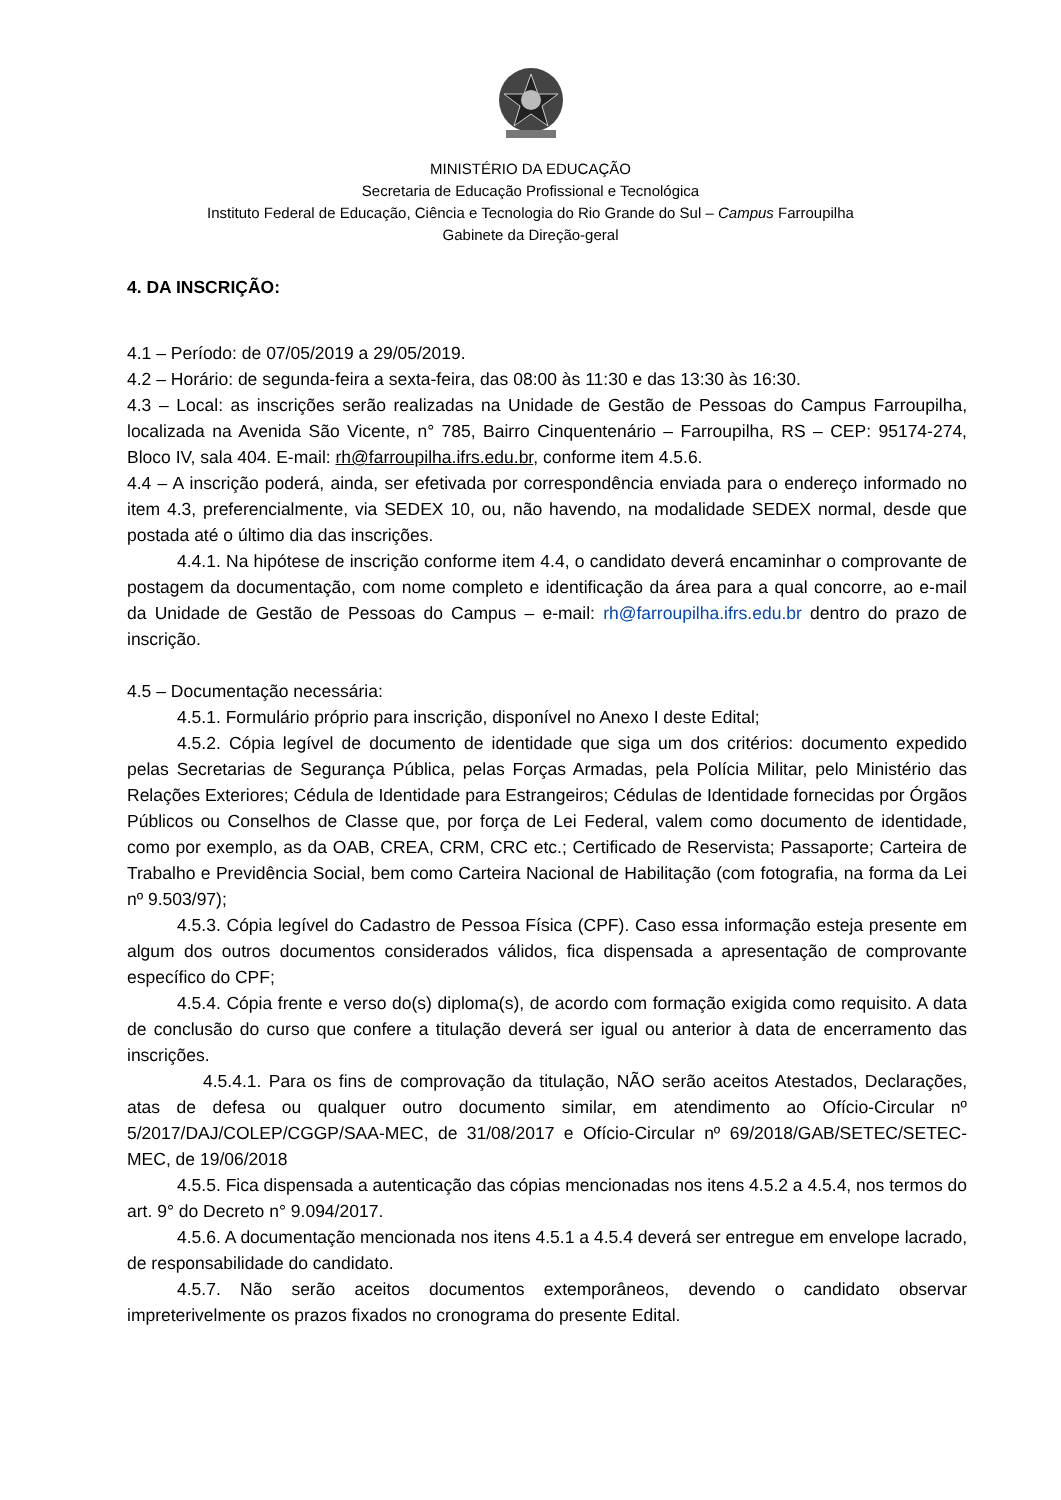MINISTÉRIO DA EDUCAÇÃO
Secretaria de Educação Profissional e Tecnológica
Instituto Federal de Educação, Ciência e Tecnologia do Rio Grande do Sul – Campus Farroupilha
Gabinete da Direção-geral
4. DA INSCRIÇÃO:
4.1 – Período: de 07/05/2019 a 29/05/2019.
4.2 – Horário: de segunda-feira a sexta-feira, das 08:00 às 11:30 e das 13:30 às 16:30.
4.3 – Local: as inscrições serão realizadas na Unidade de Gestão de Pessoas do Campus Farroupilha, localizada na Avenida São Vicente, n° 785, Bairro Cinquentenário – Farroupilha, RS – CEP: 95174-274, Bloco IV, sala 404. E-mail: rh@farroupilha.ifrs.edu.br, conforme item 4.5.6.
4.4 – A inscrição poderá, ainda, ser efetivada por correspondência enviada para o endereço informado no item 4.3, preferencialmente, via SEDEX 10, ou, não havendo, na modalidade SEDEX normal, desde que postada até o último dia das inscrições.
4.4.1. Na hipótese de inscrição conforme item 4.4, o candidato deverá encaminhar o comprovante de postagem da documentação, com nome completo e identificação da área para a qual concorre, ao e-mail da Unidade de Gestão de Pessoas do Campus – e-mail: rh@farroupilha.ifrs.edu.br dentro do prazo de inscrição.
4.5 – Documentação necessária:
4.5.1. Formulário próprio para inscrição, disponível no Anexo I deste Edital;
4.5.2. Cópia legível de documento de identidade que siga um dos critérios: documento expedido pelas Secretarias de Segurança Pública, pelas Forças Armadas, pela Polícia Militar, pelo Ministério das Relações Exteriores; Cédula de Identidade para Estrangeiros; Cédulas de Identidade fornecidas por Órgãos Públicos ou Conselhos de Classe que, por força de Lei Federal, valem como documento de identidade, como por exemplo, as da OAB, CREA, CRM, CRC etc.; Certificado de Reservista; Passaporte; Carteira de Trabalho e Previdência Social, bem como Carteira Nacional de Habilitação (com fotografia, na forma da Lei nº 9.503/97);
4.5.3. Cópia legível do Cadastro de Pessoa Física (CPF). Caso essa informação esteja presente em algum dos outros documentos considerados válidos, fica dispensada a apresentação de comprovante específico do CPF;
4.5.4. Cópia frente e verso do(s) diploma(s), de acordo com formação exigida como requisito. A data de conclusão do curso que confere a titulação deverá ser igual ou anterior à data de encerramento das inscrições.
4.5.4.1. Para os fins de comprovação da titulação, NÃO serão aceitos Atestados, Declarações, atas de defesa ou qualquer outro documento similar, em atendimento ao Ofício-Circular nº 5/2017/DAJ/COLEP/CGGP/SAA-MEC, de 31/08/2017 e Ofício-Circular nº 69/2018/GAB/SETEC/SETEC-MEC, de 19/06/2018
4.5.5. Fica dispensada a autenticação das cópias mencionadas nos itens 4.5.2 a 4.5.4, nos termos do art. 9° do Decreto n° 9.094/2017.
4.5.6. A documentação mencionada nos itens 4.5.1 a 4.5.4 deverá ser entregue em envelope lacrado, de responsabilidade do candidato.
4.5.7. Não serão aceitos documentos extemporâneos, devendo o candidato observar impreterivelmente os prazos fixados no cronograma do presente Edital.